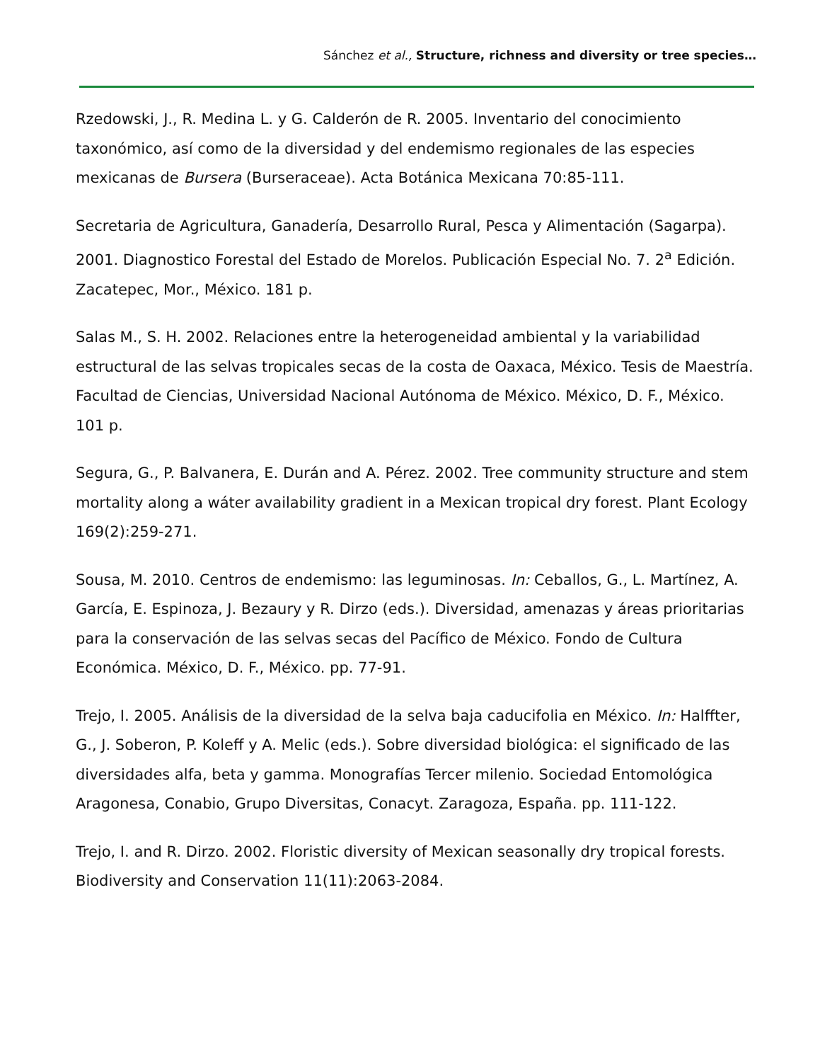Sánchez et al., Structure, richness and diversity or tree species…
Rzedowski, J., R. Medina L. y G. Calderón de R. 2005. Inventario del conocimiento taxonómico, así como de la diversidad y del endemismo regionales de las especies mexicanas de Bursera (Burseraceae). Acta Botánica Mexicana 70:85-111.
Secretaria de Agricultura, Ganadería, Desarrollo Rural, Pesca y Alimentación (Sagarpa). 2001. Diagnostico Forestal del Estado de Morelos. Publicación Especial No. 7. 2<sup>a</sup> Edición. Zacatepec, Mor., México. 181 p.
Salas M., S. H. 2002. Relaciones entre la heterogeneidad ambiental y la variabilidad estructural de las selvas tropicales secas de la costa de Oaxaca, México. Tesis de Maestría. Facultad de Ciencias, Universidad Nacional Autónoma de México. México, D. F., México. 101 p.
Segura, G., P. Balvanera, E. Durán and A. Pérez. 2002. Tree community structure and stem mortality along a wáter availability gradient in a Mexican tropical dry forest. Plant Ecology 169(2):259-271.
Sousa, M. 2010. Centros de endemismo: las leguminosas. In: Ceballos, G., L. Martínez, A. García, E. Espinoza, J. Bezaury y R. Dirzo (eds.). Diversidad, amenazas y áreas prioritarias para la conservación de las selvas secas del Pacífico de México. Fondo de Cultura Económica. México, D. F., México. pp. 77-91.
Trejo, I. 2005. Análisis de la diversidad de la selva baja caducifolia en México. In: Halffter, G., J. Soberon, P. Koleff y A. Melic (eds.). Sobre diversidad biológica: el significado de las diversidades alfa, beta y gamma. Monografías Tercer milenio. Sociedad Entomológica Aragonesa, Conabio, Grupo Diversitas, Conacyt. Zaragoza, España. pp. 111-122.
Trejo, I. and R. Dirzo. 2002. Floristic diversity of Mexican seasonally dry tropical forests. Biodiversity and Conservation 11(11):2063-2084.